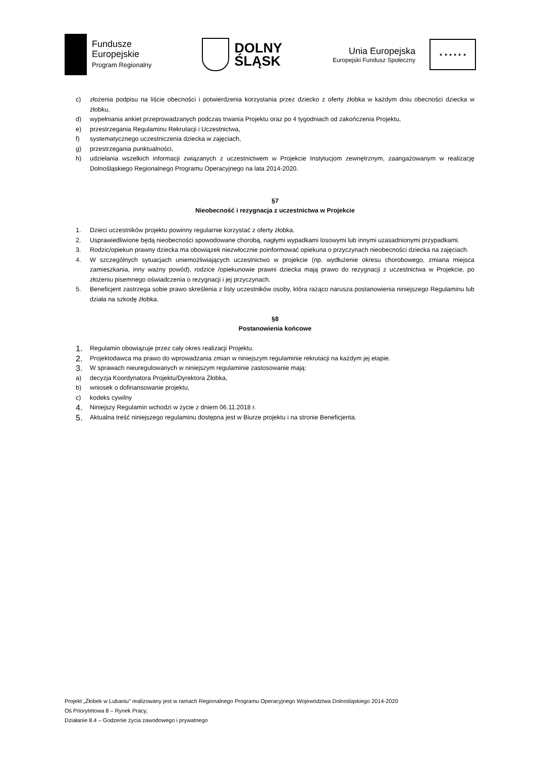Fundusze
Europejskie
Program Regionalny
DOLNY
ŚLĄSK
Unia Europejska
Europejski Fundusz Społeczny
★ ★ ★ ★ ★ ★
c) złożenia podpisu na liście obecności i potwierdzenia korzystania przez dziecko z oferty żłobka w każdym dniu obecności dziecka w żłobku,
d) wypełniania ankiet przeprowadzanych podczas trwania Projektu oraz po 4 tygodniach od zakończenia Projektu,
e) przestrzegania Regulaminu Rekrutacji i Uczestnictwa,
f) systematycznego uczestniczenia dziecka w zajęciach,
g) przestrzegania punktualności,
h) udzielania wszelkich informacji związanych z uczestnictwem w Projekcie Instytucjom zewnętrznym, zaangażowanym w realizację Dolnośląskiego Regionalnego Programu Operacyjnego na lata 2014-2020.
§7
Nieobecność i rezygnacja z uczestnictwa w Projekcie
1. Dzieci uczestników projektu powinny regularnie korzystać z oferty żłobka.
2. Usprawiedliwione będą nieobecności spowodowane chorobą, nagłymi wypadkami losowymi lub innymi uzasadnionymi przypadkami.
3. Rodzic/opiekun prawny dziecka ma obowiązek niezwłocznie poinformować opiekuna o przyczynach nieobecności dziecka na zajęciach.
4. W szczególnych sytuacjach uniemożliwiających uczestnictwo w projekcie (np. wydłużenie okresu chorobowego, zmiana miejsca zamieszkania, inny ważny powód), rodzice /opiekunowie prawni dziecka mają prawo do rezygnacji z uczestnictwa w Projekcie, po złożeniu pisemnego oświadczenia o rezygnacji i jej przyczynach.
5. Beneficjent zastrzega sobie prawo skreślenia z listy uczestników osoby, która rażąco narusza postanowienia niniejszego Regulaminu lub działa na szkodę żłobka.
§8
Postanowienia końcowe
1. Regulamin obowiązuje przez cały okres realizacji Projektu.
2. Projektodawca ma prawo do wprowadzania zmian w niniejszym regulaminie rekrutacji na każdym jej etapie.
3. W sprawach nieuregulowanych w niniejszym regulaminie zastosowanie mają:
a) decyzja Koordynatora Projektu/Dyrektora Żłobka,
b) wniosek o dofinansowanie projektu,
c) kodeks cywilny
4. Niniejszy Regulamin wchodzi w życie z dniem 06.11.2018 r.
5. Aktualna treść niniejszego regulaminu dostępna jest w Biurze projektu i na stronie Beneficjenta.
Projekt „Żłobek w Lubaniu” realizowany jest w ramach Regionalnego Programu Operacyjnego Województwa Dolnośląskiego 2014-2020
Oś Priorytetowa 8 – Rynek Pracy,
Działanie 8.4 – Godzenie życia zawodowego i prywatnego